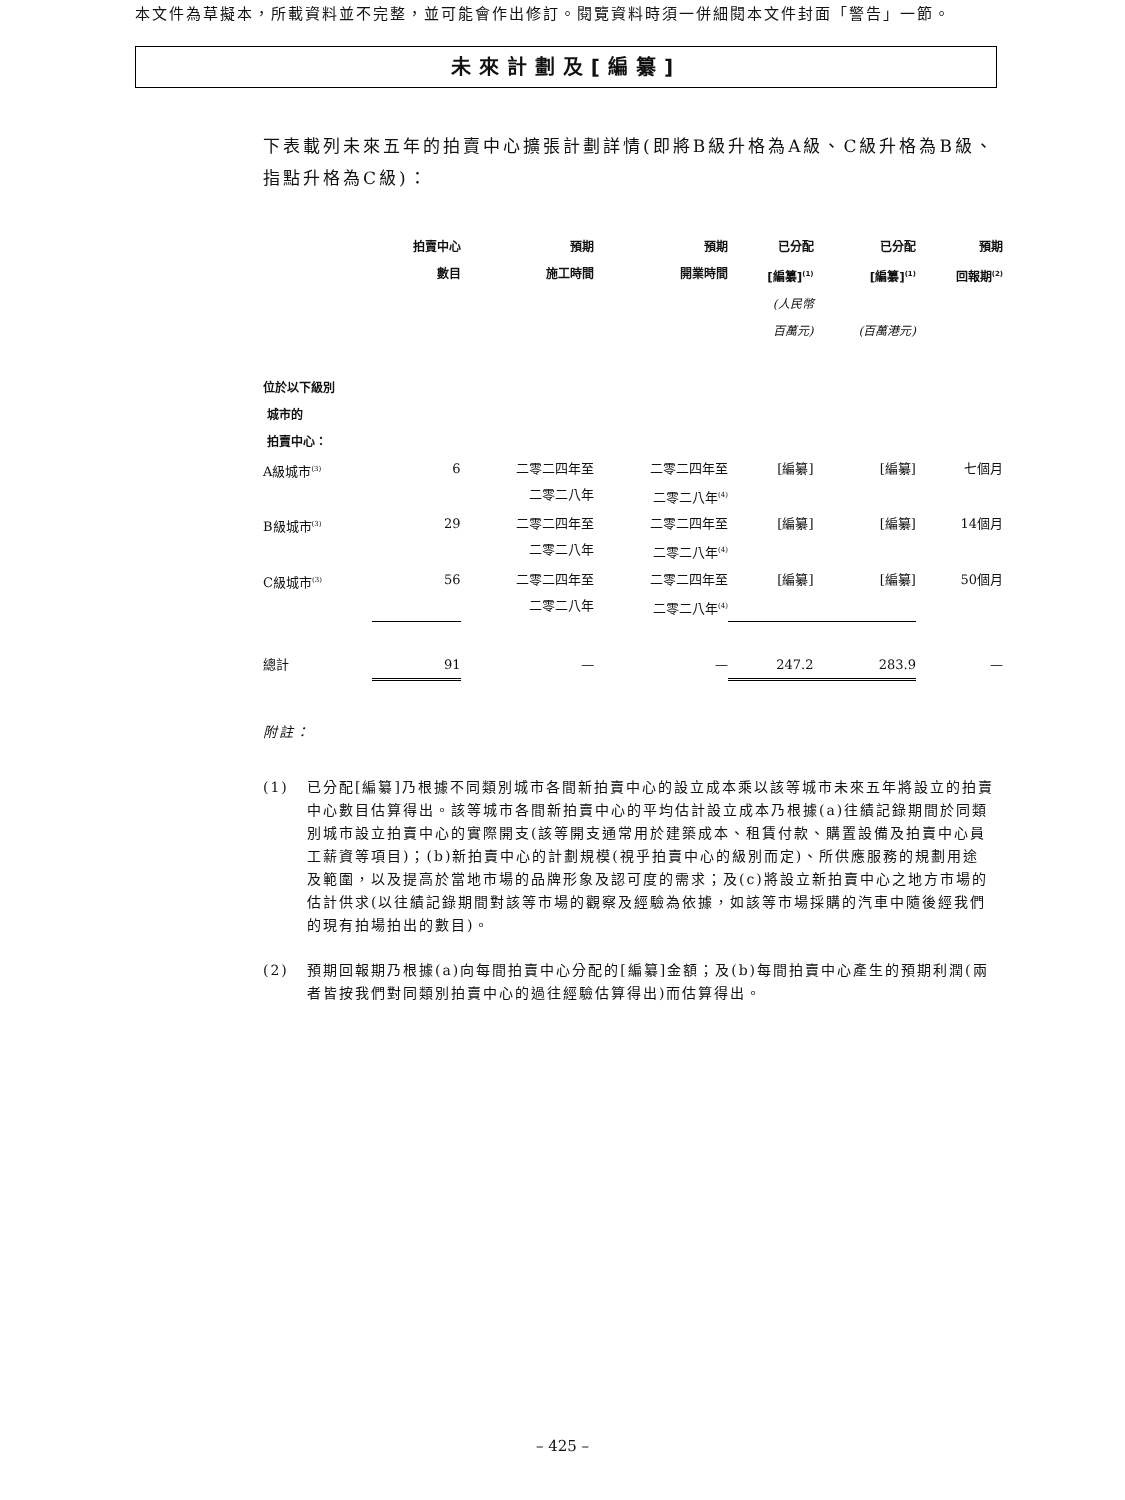本文件為草擬本，所載資料並不完整，並可能會作出修訂。閱覽資料時須一併細閱本文件封面「警告」一節。
未來計劃及[編纂]
下表載列未來五年的拍賣中心擴張計劃詳情(即將B級升格為A級、C級升格為B級、指點升格為C級)：
| | 拍賣中心 數目 | 預期 施工時間 | 預期 開業時間 | 已分配 [編纂]<sup>(1)</sup> (人民幣 百萬元) | 已分配 [編纂]<sup>(1)</sup> (百萬港元) | 預期 回報期<sup>(2)</sup> |
| --- | --- | --- | --- | --- | --- | --- |
| 位於以下級別 城市的 拍賣中心： | | | | | | |
| A級城市<sup>(3)</sup> | 6 | 二零二四年至 二零二八年 | 二零二四年至 二零二八年<sup>(4)</sup> | [編纂] | [編纂] | 七個月 |
| B級城市<sup>(3)</sup> | 29 | 二零二四年至 二零二八年 | 二零二四年至 二零二八年<sup>(4)</sup> | [編纂] | [編纂] | 14個月 |
| C級城市<sup>(3)</sup> | 56 | 二零二四年至 二零二八年 | 二零二四年至 二零二八年<sup>(4)</sup> | [編纂] | [編纂] | 50個月 |
| 總計 | 91 | — | — | 247.2 | 283.9 | — |
附註：
(1) 已分配[編纂]乃根據不同類別城市各間新拍賣中心的設立成本乘以該等城市未來五年將設立的拍賣中心數目估算得出。該等城市各間新拍賣中心的平均估計設立成本乃根據(a)往績記錄期間於同類別城市設立拍賣中心的實際開支(該等開支通常用於建築成本、租賃付款、購置設備及拍賣中心員工薪資等項目)；(b)新拍賣中心的計劃規模(視乎拍賣中心的級別而定)、所供應服務的規劃用途及範圍，以及提高於當地市場的品牌形象及認可度的需求；及(c)將設立新拍賣中心之地方市場的估計供求(以往績記錄期間對該等市場的觀察及經驗為依據，如該等市場採購的汽車中隨後經我們的現有拍場拍出的數目)。
(2) 預期回報期乃根據(a)向每間拍賣中心分配的[編纂]金額；及(b)每間拍賣中心產生的預期利潤(兩者皆按我們對同類別拍賣中心的過往經驗估算得出)而估算得出。
– 425 –